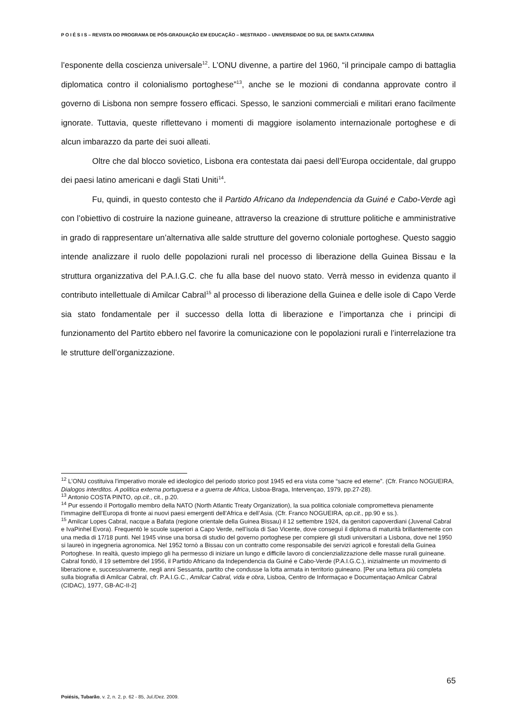P O I É S I S – REVISTA DO PROGRAMA DE PÓS-GRADUAÇÃO EM EDUCAÇÃO – MESTRADO – UNIVERSIDADE DO SUL DE SANTA CATARINA
l’esponente della coscienza universale<sup>12</sup>. L’ONU divenne, a partire del 1960, “il principale campo di battaglia diplomatica contro il colonialismo portoghese”<sup>13</sup>, anche se le mozioni di condanna approvate contro il governo di Lisbona non sempre fossero efficaci. Spesso, le sanzioni commerciali e militari erano facilmente ignorate. Tuttavia, queste riflettevano i momenti di maggiore isolamento internazionale portoghese e di alcun imbarazzo da parte dei suoi alleati.
Oltre che dal blocco sovietico, Lisbona era contestata dai paesi dell’Europa occidentale, dal gruppo dei paesi latino americani e dagli Stati Uniti<sup>14</sup>.
Fu, quindi, in questo contesto che il Partido Africano da Independencia da Guiné e Cabo-Verde agì con l’obiettivo di costruire la nazione guineane, attraverso la creazione di strutture politiche e amministrative in grado di rappresentare un’alternativa alle salde strutture del governo coloniale portoghese. Questo saggio intende analizzare il ruolo delle popolazioni rurali nel processo di liberazione della Guinea Bissau e la struttura organizzativa del P.A.I.G.C. che fu alla base del nuovo stato. Verrà messo in evidenza quanto il contributo intellettuale di Amilcar Cabral<sup>15</sup> al processo di liberazione della Guinea e delle isole di Capo Verde sia stato fondamentale per il successo della lotta di liberazione e l’importanza che i principi di funzionamento del Partito ebbero nel favorire la comunicazione con le popolazioni rurali e l’interrelazione tra le strutture dell’organizzazione.
<sup>12</sup> L’ONU costituiva l’imperativo morale ed ideologico del periodo storico post 1945 ed era vista come “sacre ed eterne”. (Cfr. Franco NOGUEIRA, Dialogos interditos. A politica externa portuguesa e a guerra de Africa, Lisboa-Braga, Intervençao, 1979, pp.27-28).
<sup>13</sup> Antonio COSTA PINTO, op.cit., cit., p.20.
<sup>14</sup> Pur essendo il Portogallo membro della NATO (North Atlantic Treaty Organization), la sua politica coloniale comprometteva pienamente l’immagine dell’Europa di fronte ai nuovi paesi emergenti dell’Africa e dell’Asia. (Cfr. Franco NOGUEIRA, op.cit., pp.90 e ss.).
<sup>15</sup> Amilcar Lopes Cabral, nacque a Bafata (regione orientale della Guinea Bissau) il 12 settembre 1924, da genitori capoverdiani (Juvenal Cabral e IvaPinhel Evora). Frequentò le scuole superiori a Capo Verde, nell’isola di Sao Vicente, dove conseguì il diploma di maturità brillantemente con una media di 17/18 punti. Nel 1945 vinse una borsa di studio del governo portoghese per compiere gli studi universitari a Lisbona, dove nel 1950 si laureò in ingegneria agronomica. Nel 1952 tornò a Bissau con un contratto come responsabile dei servizi agricoli e forestali della Guinea Portoghese. In realtà, questo impiego gli ha permesso di iniziare un lungo e difficile lavoro di concienzializzazione delle masse rurali guineane. Cabral fondò, il 19 settembre del 1956, il Partido Africano da Independencia da Guiné e Cabo-Verde (P.A.I.G.C.), inizialmente un movimento di liberazione e, successivamente, negli anni Sessanta, partito che condusse la lotta armata in territorio guineano. [Per una lettura più completa sulla biografia di Amilcar Cabral, cfr. P.A.I.G.C., Amilcar Cabral, vida e obra, Lisboa, Centro de Informaçao e Documentaçao Amilcar Cabral (CIDAC), 1977, GB-AC-II-2]
65
Poiésis, Tubarão, v. 2, n. 2, p. 62 - 85, Jul./Dez. 2009.